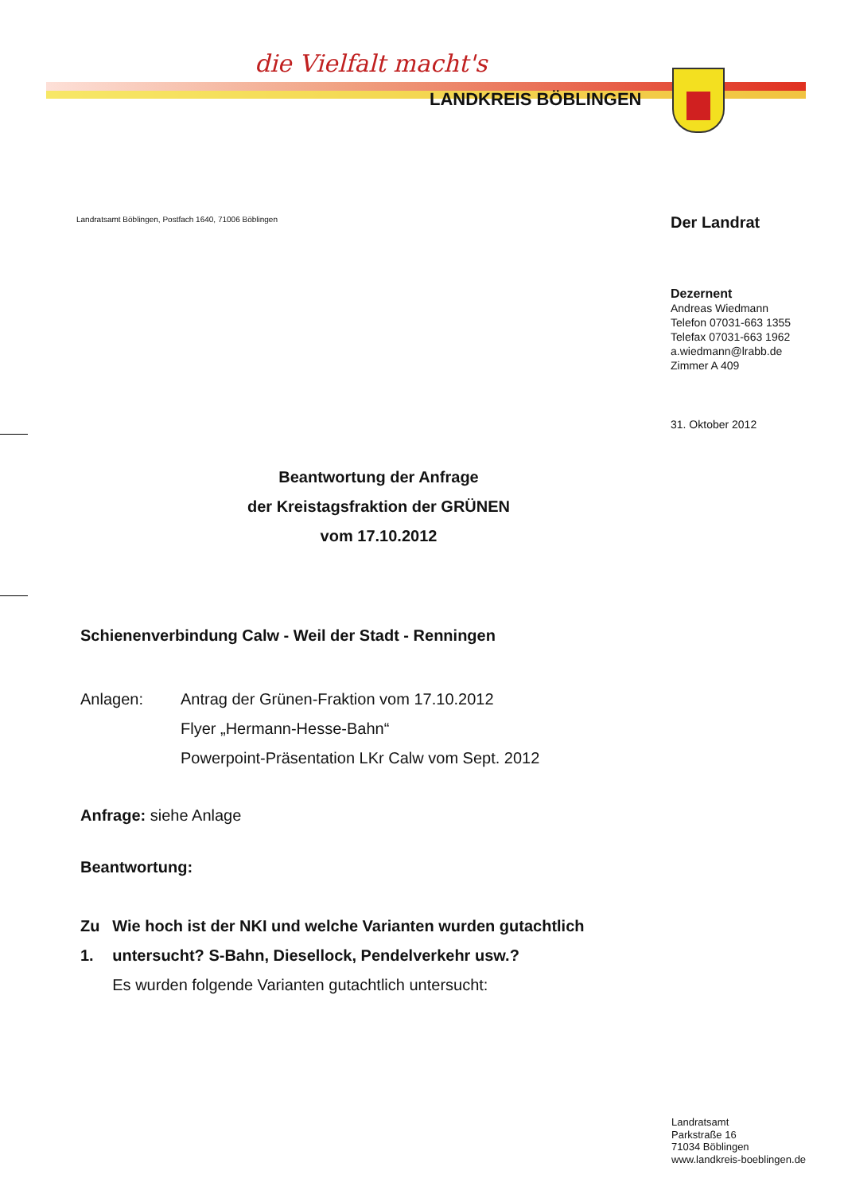die Vielfalt macht's
LANDKREIS BÖBLINGEN
Landratsamt Böblingen, Postfach 1640, 71006 Böblingen
Der Landrat
Dezernent
Andreas Wiedmann
Telefon 07031-663 1355
Telefax 07031-663 1962
a.wiedmann@lrabb.de
Zimmer A 409
31. Oktober 2012
Beantwortung der Anfrage
der Kreistagsfraktion der GRÜNEN
vom 17.10.2012
Schienenverbindung Calw - Weil der Stadt - Renningen
Anlagen: Antrag der Grünen-Fraktion vom 17.10.2012
Flyer „Hermann-Hesse-Bahn“
Powerpoint-Präsentation LKr Calw vom Sept. 2012
Anfrage: siehe Anlage
Beantwortung:
Zu 1. Wie hoch ist der NKI und welche Varianten wurden gutachtlich untersucht? S-Bahn, Diesellock, Pendelverkehr usw.?
Es wurden folgende Varianten gutachtlich untersucht:
Landratsamt
Parkstraße 16
71034 Böblingen
www.landkreis-boeblingen.de